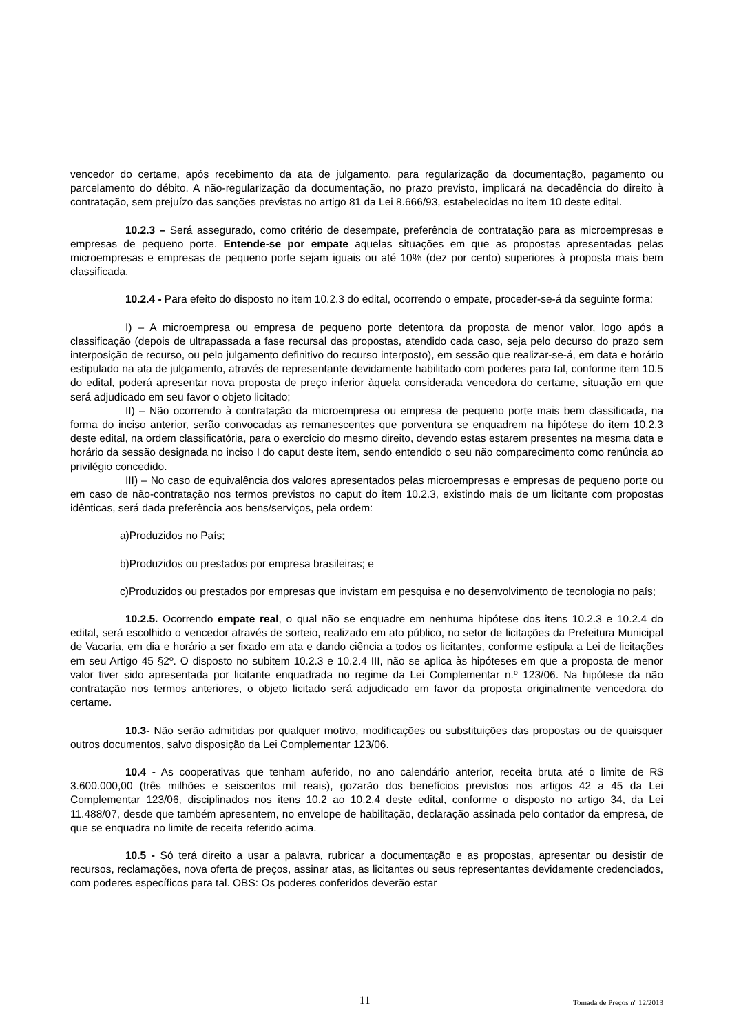vencedor do certame, após recebimento da ata de julgamento, para regularização da documentação, pagamento ou parcelamento do débito. A não-regularização da documentação, no prazo previsto, implicará na decadência do direito à contratação, sem prejuízo das sanções previstas no artigo 81 da Lei 8.666/93, estabelecidas no item 10 deste edital.
10.2.3 – Será assegurado, como critério de desempate, preferência de contratação para as microempresas e empresas de pequeno porte. Entende-se por empate aquelas situações em que as propostas apresentadas pelas microempresas e empresas de pequeno porte sejam iguais ou até 10% (dez por cento) superiores à proposta mais bem classificada.
10.2.4 - Para efeito do disposto no item 10.2.3 do edital, ocorrendo o empate, proceder-se-á da seguinte forma:
I) – A microempresa ou empresa de pequeno porte detentora da proposta de menor valor, logo após a classificação (depois de ultrapassada a fase recursal das propostas, atendido cada caso, seja pelo decurso do prazo sem interposição de recurso, ou pelo julgamento definitivo do recurso interposto), em sessão que realizar-se-á, em data e horário estipulado na ata de julgamento, através de representante devidamente habilitado com poderes para tal, conforme item 10.5 do edital, poderá apresentar nova proposta de preço inferior àquela considerada vencedora do certame, situação em que será adjudicado em seu favor o objeto licitado;
II) – Não ocorrendo à contratação da microempresa ou empresa de pequeno porte mais bem classificada, na forma do inciso anterior, serão convocadas as remanescentes que porventura se enquadrem na hipótese do item 10.2.3 deste edital, na ordem classificatória, para o exercício do mesmo direito, devendo estas estarem presentes na mesma data e horário da sessão designada no inciso I do caput deste item, sendo entendido o seu não comparecimento como renúncia ao privilégio concedido.
III) – No caso de equivalência dos valores apresentados pelas microempresas e empresas de pequeno porte ou em caso de não-contratação nos termos previstos no caput do item 10.2.3, existindo mais de um licitante com propostas idênticas, será dada preferência aos bens/serviços, pela ordem:
a)Produzidos no País;
b)Produzidos ou prestados por empresa brasileiras; e
c)Produzidos ou prestados por empresas que invistam em pesquisa e no desenvolvimento de tecnologia no país;
10.2.5. Ocorrendo empate real, o qual não se enquadre em nenhuma hipótese dos itens 10.2.3 e 10.2.4 do edital, será escolhido o vencedor através de sorteio, realizado em ato público, no setor de licitações da Prefeitura Municipal de Vacaria, em dia e horário a ser fixado em ata e dando ciência a todos os licitantes, conforme estipula a Lei de licitações em seu Artigo 45 §2º. O disposto no subitem 10.2.3 e 10.2.4 III, não se aplica às hipóteses em que a proposta de menor valor tiver sido apresentada por licitante enquadrada no regime da Lei Complementar n.º 123/06. Na hipótese da não contratação nos termos anteriores, o objeto licitado será adjudicado em favor da proposta originalmente vencedora do certame.
10.3- Não serão admitidas por qualquer motivo, modificações ou substituições das propostas ou de quaisquer outros documentos, salvo disposição da Lei Complementar 123/06.
10.4 - As cooperativas que tenham auferido, no ano calendário anterior, receita bruta até o limite de R$ 3.600.000,00 (três milhões e seiscentos mil reais), gozarão dos benefícios previstos nos artigos 42 a 45 da Lei Complementar 123/06, disciplinados nos itens 10.2 ao 10.2.4 deste edital, conforme o disposto no artigo 34, da Lei 11.488/07, desde que também apresentem, no envelope de habilitação, declaração assinada pelo contador da empresa, de que se enquadra no limite de receita referido acima.
10.5 - Só terá direito a usar a palavra, rubricar a documentação e as propostas, apresentar ou desistir de recursos, reclamações, nova oferta de preços, assinar atas, as licitantes ou seus representantes devidamente credenciados, com poderes específicos para tal. OBS: Os poderes conferidos deverão estar
11 Tomada de Preços nº 12/2013